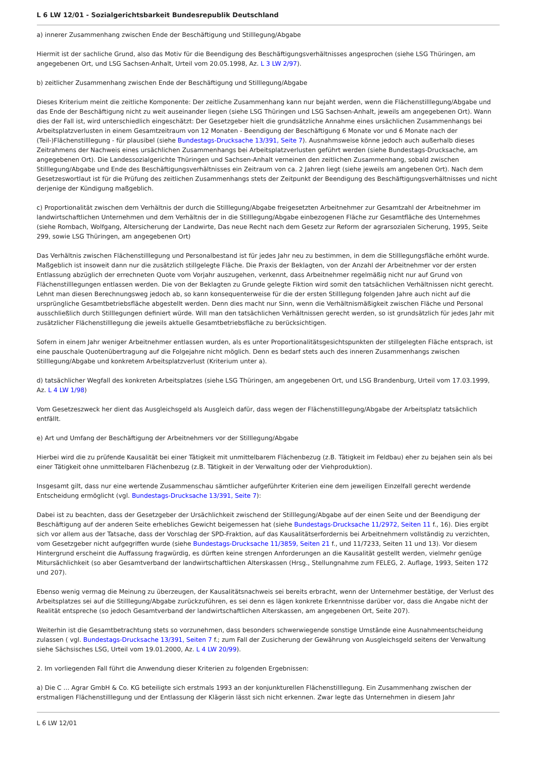L 6 LW 12/01 - Sozialgerichtsbarkeit Bundesrepublik Deutschland
a) innerer Zusammenhang zwischen Ende der Beschäftigung und Stilllegung/Abgabe
Hiermit ist der sachliche Grund, also das Motiv für die Beendigung des Beschäftigungsverhältnisses angesprochen (siehe LSG Thüringen, am angegebenen Ort, und LSG Sachsen-Anhalt, Urteil vom 20.05.1998, Az. L 3 LW 2/97).
b) zeitlicher Zusammenhang zwischen Ende der Beschäftigung und Stilllegung/Abgabe
Dieses Kriterium meint die zeitliche Komponente: Der zeitliche Zusammenhang kann nur bejaht werden, wenn die Flächenstilllegung/Abgabe und das Ende der Beschäftigung nicht zu weit auseinander liegen (siehe LSG Thüringen und LSG Sachsen-Anhalt, jeweils am angegebenen Ort). Wann dies der Fall ist, wird unterschiedlich eingeschätzt: Der Gesetzgeber hielt die grundsätzliche Annahme eines ursächlichen Zusammenhangs bei Arbeitsplatzverlusten in einem Gesamtzeitraum von 12 Monaten - Beendigung der Beschäftigung 6 Monate vor und 6 Monate nach der (Teil-)Flächenstilllegung - für plausibel (siehe Bundestags-Drucksache 13/391, Seite 7). Ausnahmsweise könne jedoch auch außerhalb dieses Zeitrahmens der Nachweis eines ursächlichen Zusammenhangs bei Arbeitsplatzverlusten geführt werden (siehe Bundestags-Drucksache, am angegebenen Ort). Die Landessozialgerichte Thüringen und Sachsen-Anhalt verneinen den zeitlichen Zusammenhang, sobald zwischen Stilllegung/Abgabe und Ende des Beschäftigungsverhältnisses ein Zeitraum von ca. 2 Jahren liegt (siehe jeweils am angebenen Ort). Nach dem Gesetzeswortlaut ist für die Prüfung des zeitlichen Zusammenhangs stets der Zeitpunkt der Beendigung des Beschäftigungsverhältnisses und nicht derjenige der Kündigung maßgeblich.
c) Proportionalität zwischen dem Verhältnis der durch die Stilllegung/Abgabe freigesetzten Arbeitnehmer zur Gesamtzahl der Arbeitnehmer im landwirtschaftlichen Unternehmen und dem Verhältnis der in die Stilllegung/Abgabe einbezogenen Fläche zur Gesamtfläche des Unternehmes (siehe Rombach, Wolfgang, Altersicherung der Landwirte, Das neue Recht nach dem Gesetz zur Reform der agrarsozialen Sicherung, 1995, Seite 299, sowie LSG Thüringen, am angegebenen Ort)
Das Verhältnis zwischen Flächenstilllegung und Personalbestand ist für jedes Jahr neu zu bestimmen, in dem die Stilllegungsfläche erhöht wurde. Maßgeblich ist insoweit dann nur die zusätzlich stillgelegte Fläche. Die Praxis der Beklagten, von der Anzahl der Arbeitnehmer vor der ersten Entlassung abzüglich der errechneten Quote vom Vorjahr auszugehen, verkennt, dass Arbeitnehmer regelmäßig nicht nur auf Grund von Flächenstilllegungen entlassen werden. Die von der Beklagten zu Grunde gelegte Fiktion wird somit den tatsächlichen Verhältnissen nicht gerecht. Lehnt man diesen Berechnungsweg jedoch ab, so kann konsequenterweise für die der ersten Stilllegung folgenden Jahre auch nicht auf die ursprüngliche Gesamtbetriebsfläche abgestellt werden. Denn dies macht nur Sinn, wenn die Verhältnismäßigkeit zwischen Fläche und Personal ausschließlich durch Stilllegungen definiert würde. Will man den tatsächlichen Verhältnissen gerecht werden, so ist grundsätzlich für jedes Jahr mit zusätzlicher Flächenstilllegung die jeweils aktuelle Gesamtbetriebsfläche zu berücksichtigen.
Sofern in einem Jahr weniger Arbeitnehmer entlassen wurden, als es unter Proportionalitätsgesichtspunkten der stillgelegten Fläche entsprach, ist eine pauschale Quotenübertragung auf die Folgejahre nicht möglich. Denn es bedarf stets auch des inneren Zusammenhangs zwischen Stilllegung/Abgabe und konkretem Arbeitsplatzverlust (Kriterium unter a).
d) tatsächlicher Wegfall des konkreten Arbeitsplatzes (siehe LSG Thüringen, am angegebenen Ort, und LSG Brandenburg, Urteil vom 17.03.1999, Az. L 4 LW 1/98)
Vom Gesetzeszweck her dient das Ausgleichsgeld als Ausgleich dafür, dass wegen der Flächenstilllegung/Abgabe der Arbeitsplatz tatsächlich entfällt.
e) Art und Umfang der Beschäftigung der Arbeitnehmers vor der Stilllegung/Abgabe
Hierbei wird die zu prüfende Kausalität bei einer Tätigkeit mit unmittelbarem Flächenbezug (z.B. Tätigkeit im Feldbau) eher zu bejahen sein als bei einer Tätigkeit ohne unmittelbaren Flächenbezug (z.B. Tätigkeit in der Verwaltung oder der Viehproduktion).
Insgesamt gilt, dass nur eine wertende Zusammenschau sämtlicher aufgeführter Kriterien eine dem jeweiligen Einzelfall gerecht werdende Entscheidung ermöglicht (vgl. Bundestags-Drucksache 13/391, Seite 7):
Dabei ist zu beachten, dass der Gesetzgeber der Ursächlichkeit zwischend der Stilllegung/Abgabe auf der einen Seite und der Beendigung der Beschäftigung auf der anderen Seite erhebliches Gewicht beigemessen hat (siehe Bundestags-Drucksache 11/2972, Seiten 11 f., 16). Dies ergibt sich vor allem aus der Tatsache, dass der Vorschlag der SPD-Fraktion, auf das Kausalitätserfordernis bei Arbeitnehmern vollständig zu verzichten, vom Gesetzgeber nicht aufgegriffen wurde (siehe Bundestags-Drucksache 11/3859, Seiten 21 f., und 11/7233, Seiten 11 und 13). Vor diesem Hintergrund erscheint die Auffassung fragwürdig, es dürften keine strengen Anforderungen an die Kausalität gestellt werden, vielmehr genüge Mitursächlichkeit (so aber Gesamtverband der landwirtschaftlichen Alterskassen (Hrsg., Stellungnahme zum FELEG, 2. Auflage, 1993, Seiten 172 und 207).
Ebenso wenig vermag die Meinung zu überzeugen, der Kausalitätsnachweis sei bereits erbracht, wenn der Unternehmer bestätige, der Verlust des Arbeitsplatzes sei auf die Stilllegung/Abgabe zurückzuführen, es sei denn es lägen konkrete Erkenntnisse darüber vor, dass die Angabe nicht der Realität entspreche (so jedoch Gesamtverband der landwirtschaftlichen Alterskassen, am angegebenen Ort, Seite 207).
Weiterhin ist die Gesamtbetrachtung stets so vorzunehmen, dass besonders schwerwiegende sonstige Umstände eine Ausnahmeentscheidung zulassen ( vgl. Bundestags-Drucksache 13/391, Seiten 7 f.; zum Fall der Zusicherung der Gewährung von Ausgleichsgeld seitens der Verwaltung siehe Sächsisches LSG, Urteil vom 19.01.2000, Az. L 4 LW 20/99).
2. Im vorliegenden Fall führt die Anwendung dieser Kriterien zu folgenden Ergebnissen:
a) Die C ... Agrar GmbH & Co. KG beteiligte sich erstmals 1993 an der konjunkturellen Flächenstilllegung. Ein Zusammenhang zwischen der erstmaligen Flächenstilllegung und der Entlassung der Klägerin lässt sich nicht erkennen. Zwar legte das Unternehmen in diesem Jahr
L 6 LW 12/01